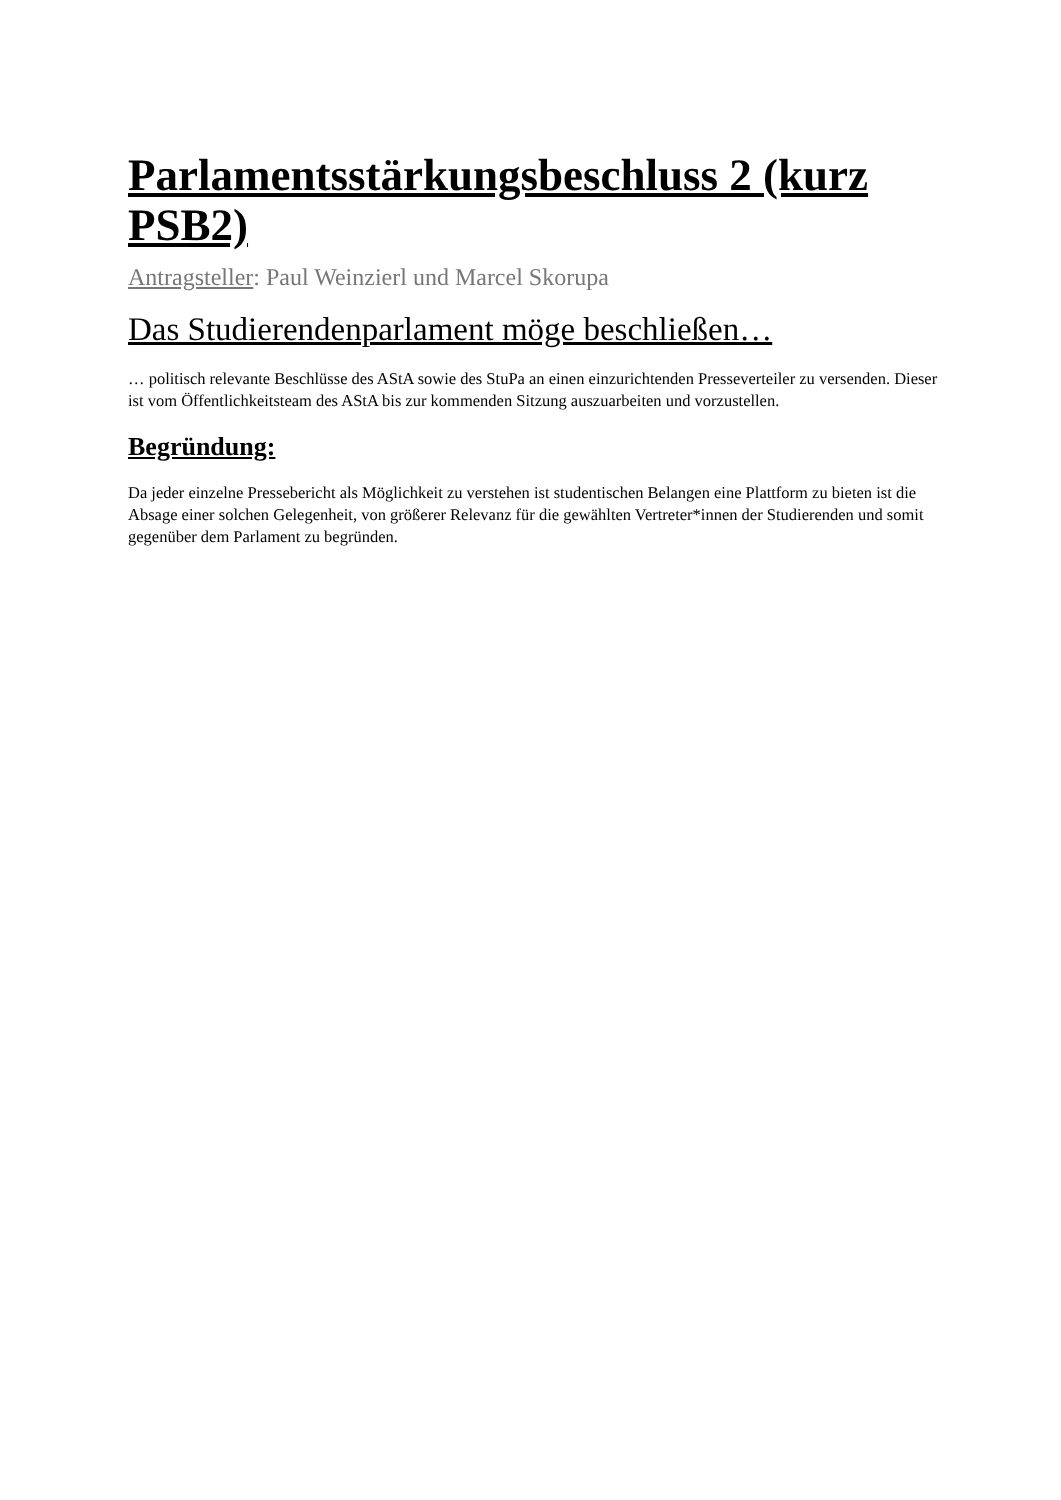Parlamentsstärkungsbeschluss 2 (kurz PSB2)
Antragsteller: Paul Weinzierl und Marcel Skorupa
Das Studierendenparlament möge beschließen…
… politisch relevante Beschlüsse des AStA sowie des StuPa an einen einzurichtenden Presseverteiler zu versenden. Dieser ist vom Öffentlichkeitsteam des AStA bis zur kommenden Sitzung auszuarbeiten und vorzustellen.
Begründung:
Da jeder einzelne Pressebericht als Möglichkeit zu verstehen ist studentischen Belangen eine Plattform zu bieten ist die Absage einer solchen Gelegenheit, von größerer Relevanz für die gewählten Vertreter*innen der Studierenden und somit gegenüber dem Parlament zu begründen.